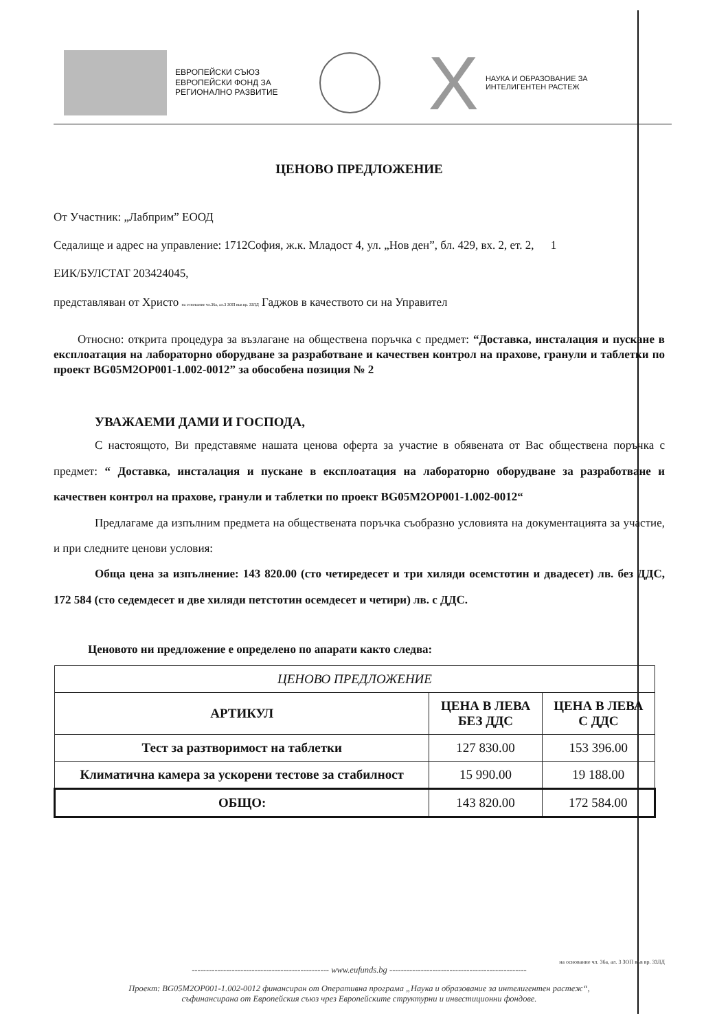ЕВРОПЕЙСКИ СЪЮЗ
ЕВРОПЕЙСКИ ФОНД ЗА
РЕГИОНАЛНО РАЗВИТИЕ
X
НАУКА И ОБРАЗОВАНИЕ ЗА
ИНТЕЛИГЕНТЕН РАСТЕЖ
ЦЕНОВО ПРЕДЛОЖЕНИЕ
От Участник: „Лабприм” ЕООД
Седалище и адрес на управление: 1712София, ж.к. Младост 4, ул. „Нов ден”, бл. 429, вх. 2, ет. 2, 1
ЕИК/БУЛСТАТ 203424045,
представляван от Христо на основание чл.36а, ал.3 ЗОП във вр. ЗЗЛД Гаджов в качеството си на Управител
Относно: открита процедура за възлагане на обществена поръчка с предмет: “Доставка, инсталация и пускане в експлоатация на лабораторно оборудване за разработване и качествен контрол на прахове, гранули и таблетки по проект BG05M2OP001-1.002-0012” за обособена позиция № 2
УВАЖАЕМИ ДАМИ И ГОСПОДА,
С настоящото, Ви представяме нашата ценова оферта за участие в обявената от Вас обществена поръчка с предмет: “ Доставка, инсталация и пускане в експлоатация на лабораторно оборудване за разработване и качествен контрол на прахове, гранули и таблетки по проект BG05M2OP001-1.002-0012“
Предлагаме да изпълним предмета на обществената поръчка съобразно условията на документацията за участие, и при следните ценови условия:
Обща цена за изпълнение: 143 820.00 (сто четиредесет и три хиляди осемстотин и двадесет) лв. без ДДС, 172 584 (сто седемдесет и две хиляди петстотин осемдесет и четири) лв. с ДДС.
Ценовото ни предложение е определено по апарати както следва:
| ЦЕНОВО ПРЕДЛОЖЕНИЕ | | |
| --- | --- | --- |
| АРТИКУЛ | ЦЕНА В ЛЕВА БЕЗ ДДС | ЦЕНА В ЛЕВА С ДДС |
| Тест за разтворимост на таблетки | 127 830.00 | 153 396.00 |
| Климатична камера за ускорени тестове за стабилност | 15 990.00 | 19 188.00 |
| ОБЩО: | 143 820.00 | 172 584.00 |
на основание чл. 36а, ал. 3 ЗОП във вр. ЗЗЛД
------------------------------------------------ www.eufunds.bg ------------------------------------------------
Проект: BG05M2OP001-1.002-0012 финансиран от Оперативна програма „Наука и образование за интелигентен растеж“,
съфинансирана от Европейския съюз чрез Европейските структурни и инвестиционни фондове.